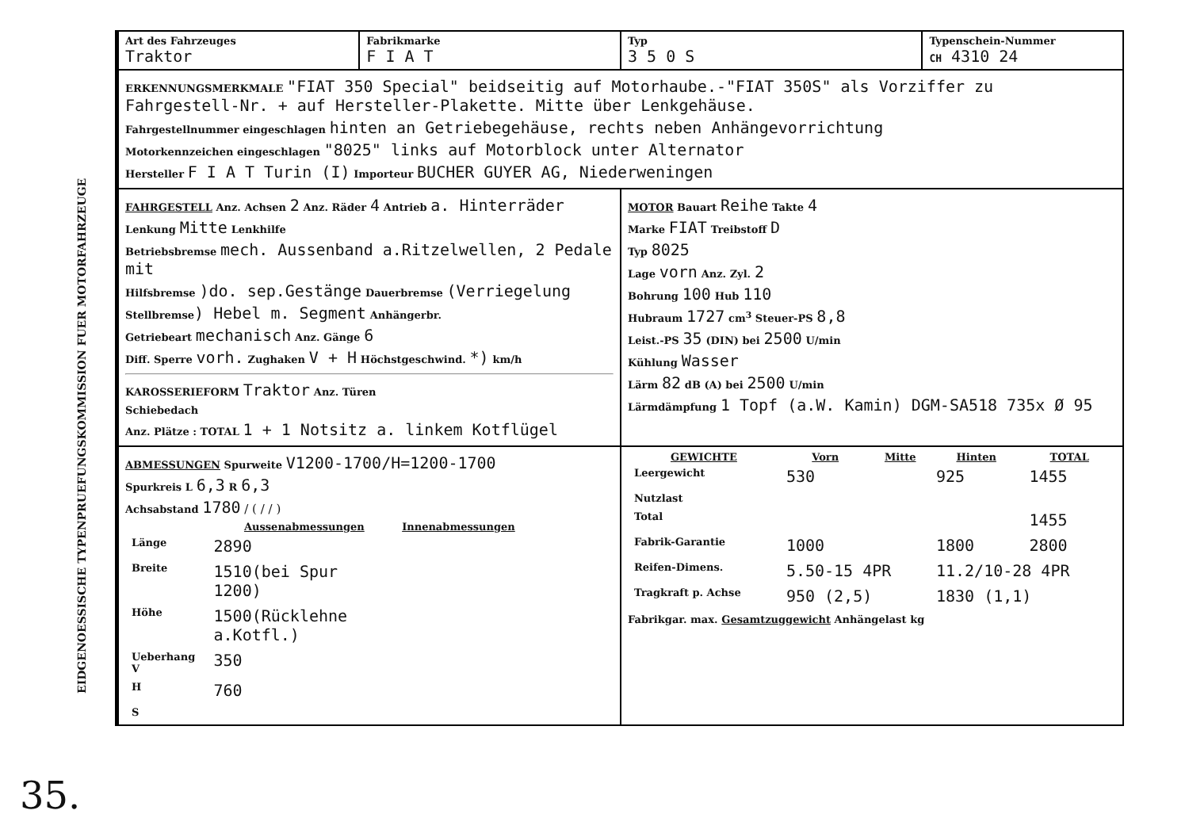EIDGENOESSISCHE TYPENPRUEFUNGSKOMMISSION FUER MOTORFAHRZEUGE
35.
| Art des Fahrzeuges Traktor | Fabrikmarke F I A T | Typ 3 5 0 S | Typenschein-Nummer CH 4310 24 |
| ERKENNUNGSMERKMALE "FIAT 350 Special" beidseitig auf Motorhaube.-"FIAT 350S" als Vorziffer zu Fahrgestell-Nr. + auf Hersteller-Plakette. Mitte über Lenkgehäuse. Fahrgestellnummer eingeschlagen hinten an Getriebegehäuse, rechts neben Anhängevorrichtung Motorkennzeichen eingeschlagen "8025" links auf Motorblock unter Alternator Hersteller F I A T Turin (I) Importeur BUCHER GUYER AG, Niederweningen | | | |
| FAHRGESTELL Anz. Achsen 2 Anz. Räder 4 Antrieb a. Hinterräder Lenkung Mitte Lenkhilfe Betriebsbremse mech. Aussenband a.Ritzelwellen, 2 Pedale mit Hilfsbremse )do. sep.Gestänge Dauerbremse (Verriegelung Stellbremse ) Hebel m. Segment Anhängerbr. Getriebeart mechanisch Anz. Gänge 6 Diff. Sperre vorh. Zughaken V + H Höchstgeschwind. *) km/h KAROSSERIEFORM Traktor Anz. Türen Schiebedach Anz. Plätze : TOTAL 1 + 1 Notsitz a. linkem Kotflügel | | MOTOR Bauart Reihe Takte 4 Marke FIAT Treibstoff D Typ 8025 Lage vorn Anz. Zyl. 2 Bohrung 100 Hub 110 Hubraum 1727 cm<sup>3</sup> Steuer-PS 8,8 Leist.-PS 35 (DIN) bei 2500 U/min Kühlung Wasser Lärm 82 dB (A) bei 2500 U/min Lärmdämpfung 1 Topf (a.W. Kamin) DGM-SA518 735x Ø 95 | |
| ABMESSUNGEN Spurweite V1200-1700/H=1200-1700 Spurkreis L 6,3 R 6,3 Achsabstand 1780 / ( / / ) / / Aussenabmessungen / Innenabmessungen / / --- / --- / --- / / Länge / 2890 / / / Breite / 1510(bei Spur 1200) / / / Höhe / 1500(Rücklehne a.Kotfl.) / / / Ueberhang V / 350 / / / H / 760 / / / S / / / | | / GEWICHTE / Vorn / Mitte / Hinten / TOTAL / / --- / --- / --- / --- / --- / / Leergewicht / 530 / / 925 / 1455 / / Nutzlast / / / / / / Total / / / / 1455 / / Fabrik-Garantie / 1000 / / 1800 / 2800 / / Reifen-Dimens. / 5.50-15 4PR / / 11.2/10-28 4PR / / / Tragkraft p. Achse / 950 (2,5) / / 1830 (1,1) / / Fabrikgar. max. Gesamtzuggewicht Anhängelast kg | |